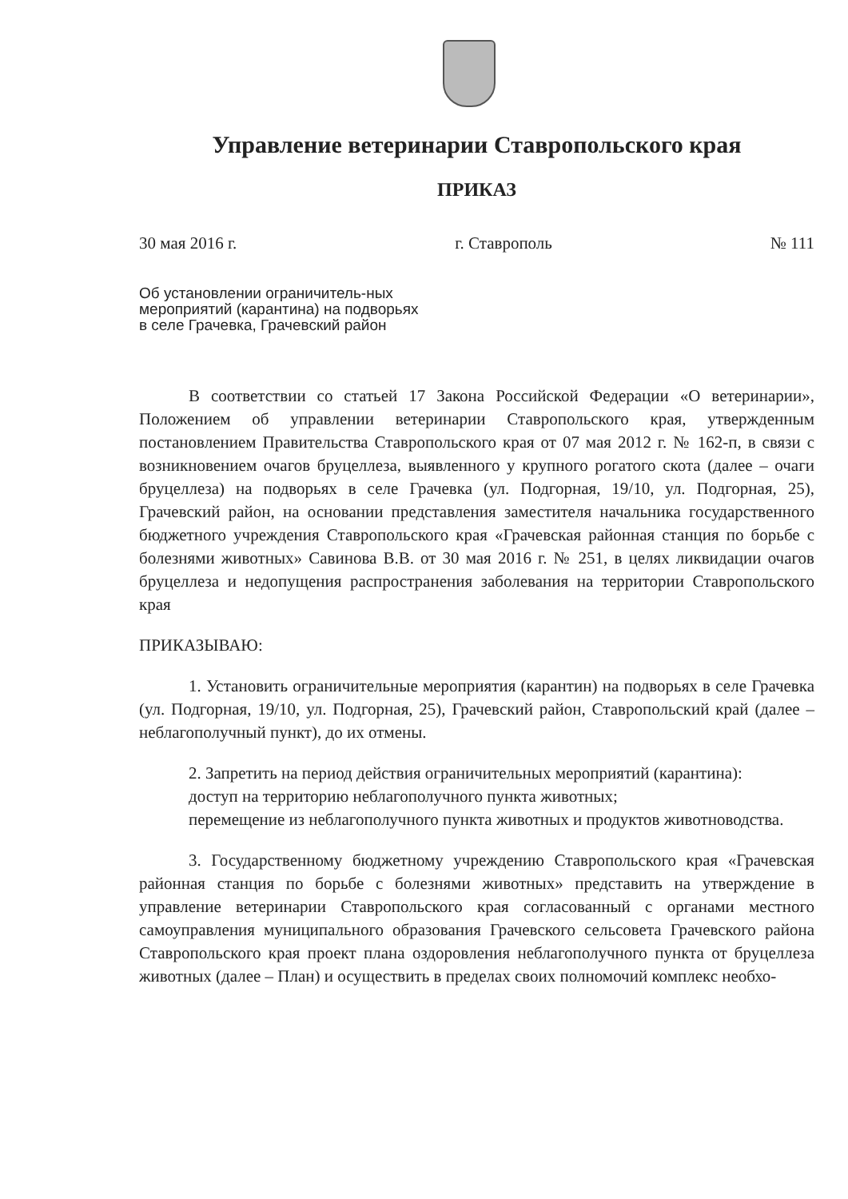Управление ветеринарии Ставропольского края
ПРИКАЗ
30 мая 2016 г. г. Ставрополь № 111
Об установлении ограничитель-ных мероприятий (карантина) на подворьях в селе Грачевка, Грачевский район
В соответствии со статьей 17 Закона Российской Федерации «О ветеринарии», Положением об управлении ветеринарии Ставропольского края, утвержденным постановлением Правительства Ставропольского края от 07 мая 2012 г. № 162-п, в связи с возникновением очагов бруцеллеза, выявленного у крупного рогатого скота (далее – очаги бруцеллеза) на подворьях в селе Грачевка (ул. Подгорная, 19/10, ул. Подгорная, 25), Грачевский район, на основании представления заместителя начальника государственного бюджетного учреждения Ставропольского края «Грачевская районная станция по борьбе с болезнями животных» Савинова В.В. от 30 мая 2016 г. № 251, в целях ликвидации очагов бруцеллеза и недопущения распространения заболевания на территории Ставропольского края
ПРИКАЗЫВАЮ:
1. Установить ограничительные мероприятия (карантин) на подворьях в селе Грачевка (ул. Подгорная, 19/10, ул. Подгорная, 25), Грачевский район, Ставропольский край (далее – неблагополучный пункт), до их отмены.
2. Запретить на период действия ограничительных мероприятий (карантина):
доступ на территорию неблагополучного пункта животных;
перемещение из неблагополучного пункта животных и продуктов животноводства.
3. Государственному бюджетному учреждению Ставропольского края «Грачевская районная станция по борьбе с болезнями животных» представить на утверждение в управление ветеринарии Ставропольского края согласованный с органами местного самоуправления муниципального образования Грачевского сельсовета Грачевского района Ставропольского края проект плана оздоровления неблагополучного пункта от бруцеллеза животных (далее – План) и осуществить в пределах своих полномочий комплекс необхо-